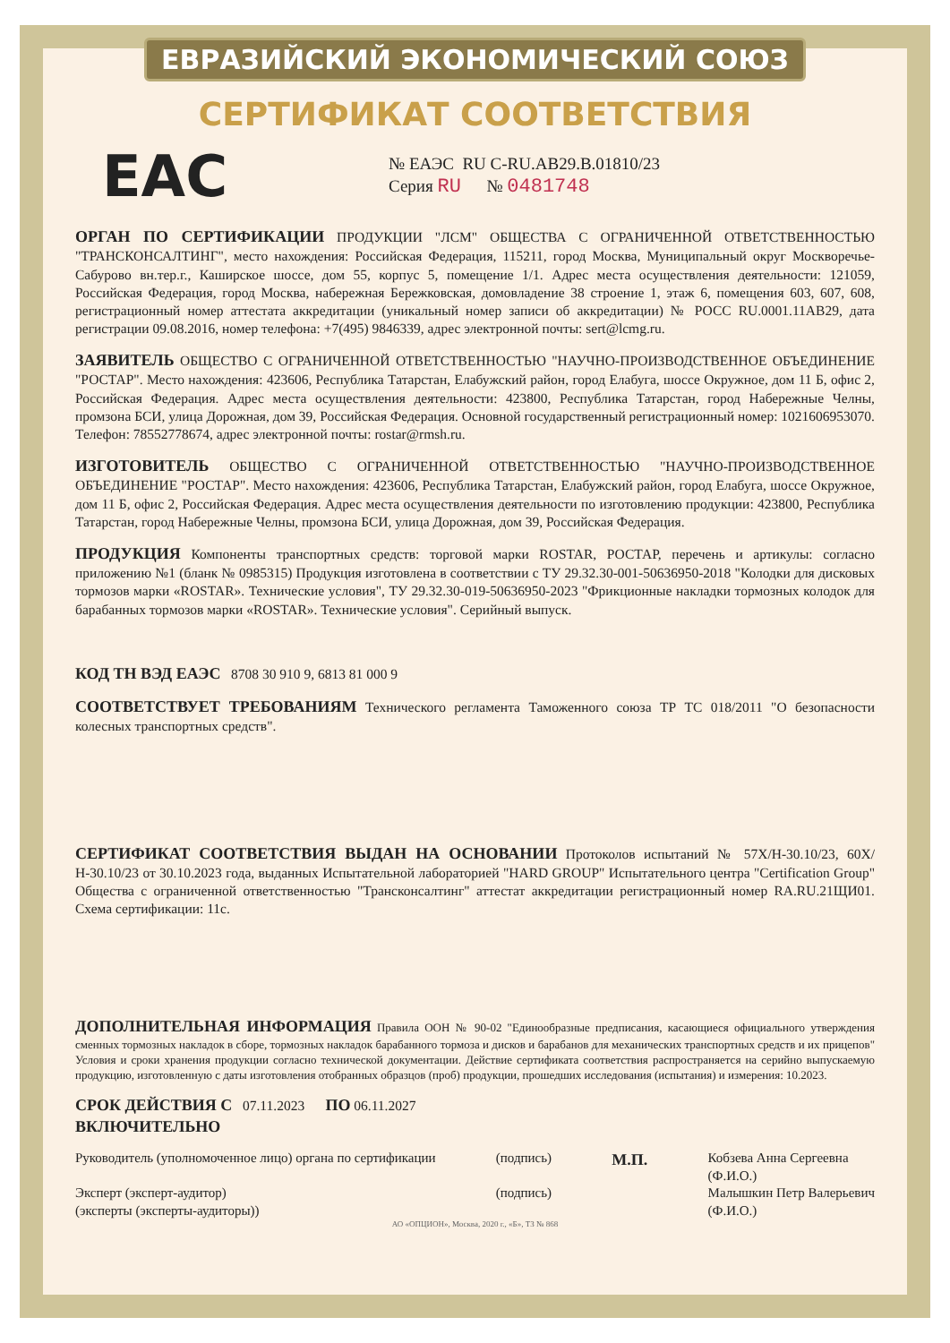ЕВРАЗИЙСКИЙ ЭКОНОМИЧЕСКИЙ СОЮЗ
СЕРТИФИКАТ СООТВЕТСТВИЯ
EAC
№ ЕАЭС RU C-RU.АВ29.В.01810/23
Серия RU № 0481748
ОРГАН ПО СЕРТИФИКАЦИИ ПРОДУКЦИИ "ЛСМ" ОБЩЕСТВА С ОГРАНИЧЕННОЙ ОТВЕТСТВЕННОСТЬЮ "ТРАНСКОНСАЛТИНГ", место нахождения: Российская Федерация, 115211, город Москва, Муниципальный округ Москворечье-Сабурово вн.тер.г., Каширское шоссе, дом 55, корпус 5, помещение 1/1. Адрес места осуществления деятельности: 121059, Российская Федерация, город Москва, набережная Бережковская, домовладение 38 строение 1, этаж 6, помещения 603, 607, 608, регистрационный номер аттестата аккредитации (уникальный номер записи об аккредитации) № РОСС RU.0001.11АВ29, дата регистрации 09.08.2016, номер телефона: +7(495) 9846339, адрес электронной почты: sert@lcmg.ru.
ЗАЯВИТЕЛЬ ОБЩЕСТВО С ОГРАНИЧЕННОЙ ОТВЕТСТВЕННОСТЬЮ "НАУЧНО-ПРОИЗВОДСТВЕННОЕ ОБЪЕДИНЕНИЕ "РОСТАР". Место нахождения: 423606, Республика Татарстан, Елабужский район, город Елабуга, шоссе Окружное, дом 11 Б, офис 2, Российская Федерация. Адрес места осуществления деятельности: 423800, Республика Татарстан, город Набережные Челны, промзона БСИ, улица Дорожная, дом 39, Российская Федерация. Основной государственный регистрационный номер: 1021606953070. Телефон: 78552778674, адрес электронной почты: rostar@rmsh.ru.
ИЗГОТОВИТЕЛЬ ОБЩЕСТВО С ОГРАНИЧЕННОЙ ОТВЕТСТВЕННОСТЬЮ "НАУЧНО-ПРОИЗВОДСТВЕННОЕ ОБЪЕДИНЕНИЕ "РОСТАР". Место нахождения: 423606, Республика Татарстан, Елабужский район, город Елабуга, шоссе Окружное, дом 11 Б, офис 2, Российская Федерация. Адрес места осуществления деятельности по изготовлению продукции: 423800, Республика Татарстан, город Набережные Челны, промзона БСИ, улица Дорожная, дом 39, Российская Федерация.
ПРОДУКЦИЯ Компоненты транспортных средств: торговой марки ROSTAR, РОСТАР, перечень и артикулы: согласно приложению №1 (бланк № 0985315) Продукция изготовлена в соответствии с ТУ 29.32.30-001-50636950-2018 "Колодки для дисковых тормозов марки «ROSTAR». Технические условия", ТУ 29.32.30-019-50636950-2023 "Фрикционные накладки тормозных колодок для барабанных тормозов марки «ROSTAR». Технические условия". Серийный выпуск.
КОД ТН ВЭД ЕАЭС 8708 30 910 9, 6813 81 000 9
СООТВЕТСТВУЕТ ТРЕБОВАНИЯМ Технического регламента Таможенного союза ТР ТС 018/2011 "О безопасности колесных транспортных средств".
СЕРТИФИКАТ СООТВЕТСТВИЯ ВЫДАН НА ОСНОВАНИИ Протоколов испытаний № 57Х/Н-30.10/23, 60Х/Н-30.10/23 от 30.10.2023 года, выданных Испытательной лабораторией "HARD GROUP" Испытательного центра "Certification Group" Общества с ограниченной ответственностью "Трансконсалтинг" аттестат аккредитации регистрационный номер RA.RU.21ЩИ01. Схема сертификации: 11с.
ДОПОЛНИТЕЛЬНАЯ ИНФОРМАЦИЯ Правила ООН № 90-02 "Единообразные предписания, касающиеся официального утверждения сменных тормозных накладок в сборе, тормозных накладок барабанного тормоза и дисков и барабанов для механических транспортных средств и их прицепов" Условия и сроки хранения продукции согласно технической документации. Действие сертификата соответствия распространяется на серийно выпускаемую продукцию, изготовленную с даты изготовления отобранных образцов (проб) продукции, прошедших исследования (испытания) и измерения: 10.2023.
СРОК ДЕЙСТВИЯ С 07.11.2023 ПО 06.11.2027
ВКЛЮЧИТЕЛЬНО
Руководитель (уполномоченное лицо) органа по сертификации
Эксперт (эксперт-аудитор)
(эксперты (эксперты-аудиторы))
(подпись)
(подпись)
М.П.
Кобзева Анна Сергеевна
(Ф.И.О.)
Малышкин Петр Валерьевич
(Ф.И.О.)
АО «ОПЦИОН», Москва, 2020 г., «Б», ТЗ № 868